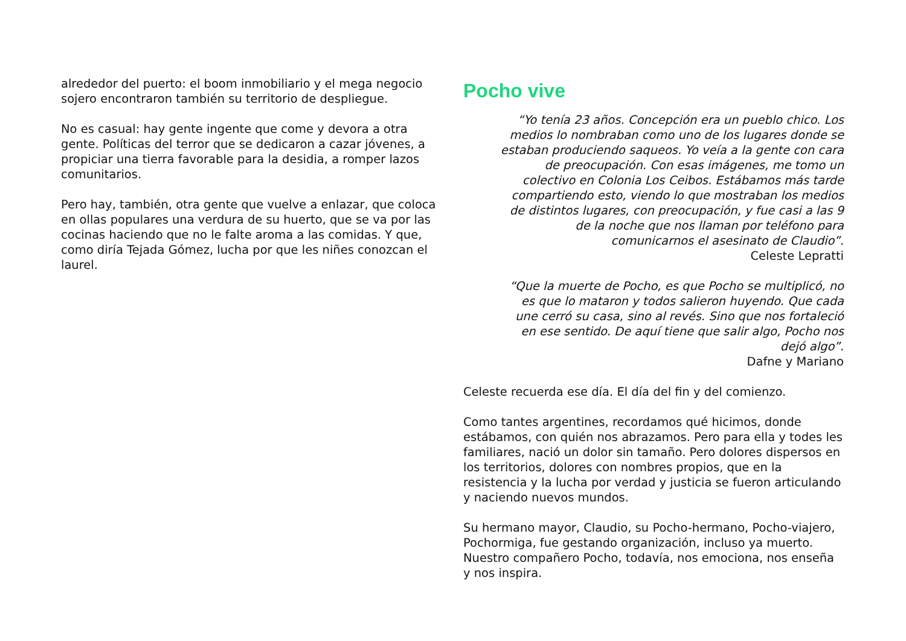alrededor del puerto: el boom inmobiliario y el mega negocio sojero encontraron también su territorio de despliegue.
No es casual: hay gente ingente que come y devora a otra gente. Políticas del terror que se dedicaron a cazar jóvenes, a propiciar una tierra favorable para la desidia, a romper lazos comunitarios.
Pero hay, también, otra gente que vuelve a enlazar, que coloca en ollas populares una verdura de su huerto, que se va por las cocinas haciendo que no le falte aroma a las comidas. Y que, como diría Tejada Gómez, lucha por que les niñes conozcan el laurel.
Pocho vive
“Yo tenía 23 años. Concepción era un pueblo chico. Los medios lo nombraban como uno de los lugares donde se estaban produciendo saqueos. Yo veía a la gente con cara de preocupación. Con esas imágenes, me tomo un colectivo en Colonia Los Ceibos. Estábamos más tarde compartiendo esto, viendo lo que mostraban los medios de distintos lugares, con preocupación, y fue casi a las 9 de la noche que nos llaman por teléfono para comunicarnos el asesinato de Claudio”.
Celeste Lepratti
“Que la muerte de Pocho, es que Pocho se multiplicó, no es que lo mataron y todos salieron huyendo. Que cada une cerró su casa, sino al revés. Sino que nos fortaleció en ese sentido. De aquí tiene que salir algo, Pocho nos dejó algo”.
Dafne y Mariano
Celeste recuerda ese día. El día del fin y del comienzo.
Como tantes argentines, recordamos qué hicimos, donde estábamos, con quién nos abrazamos. Pero para ella y todes les familiares, nació un dolor sin tamaño. Pero dolores dispersos en los territorios, dolores con nombres propios, que en la resistencia y la lucha por verdad y justicia se fueron articulando y naciendo nuevos mundos.
Su hermano mayor, Claudio, su Pocho-hermano, Pocho-viajero, Pochormiga, fue gestando organización, incluso ya muerto. Nuestro compañero Pocho, todavía, nos emociona, nos enseña y nos inspira.